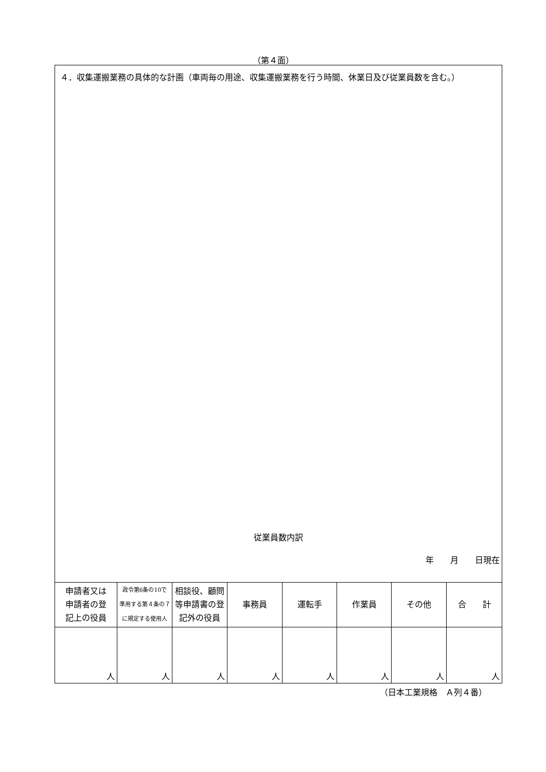（第４面）
４．収集運搬業務の具体的な計画（車両毎の用途、収集運搬業務を行う時間、休業日及び従業員数を含む。）
従業員数内訳
年　　月　　日現在
| 申請者又は 申請者の登 記上の役員 | 政令第6条の10で 準用する第４条の７ に規定する使用人 | 相談役、顧問 等申請書の登 記外の役員 | 事務員 | 運転手 | 作業員 | その他 | 合 計 |
| --- | --- | --- | --- | --- | --- | --- | --- |
| 人 | 人 | 人 | 人 | 人 | 人 | 人 | 人 |
（日本工業規格　Ａ列４番）